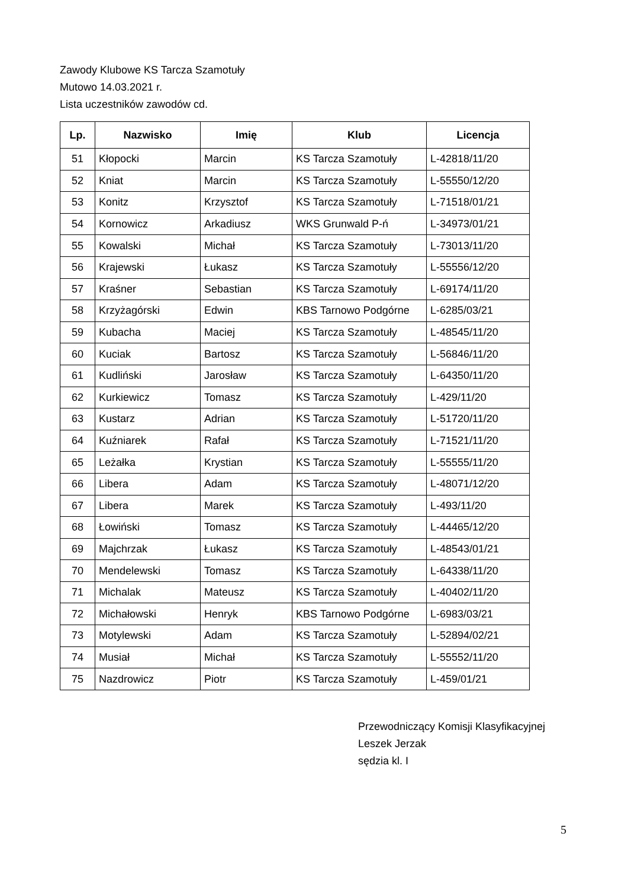Zawody Klubowe KS Tarcza Szamotuły
Mutowo 14.03.2021 r.
Lista uczestników zawodów cd.
| Lp. | Nazwisko | Imię | Klub | Licencja |
| --- | --- | --- | --- | --- |
| 51 | Kłopocki | Marcin | KS Tarcza Szamotuły | L-42818/11/20 |
| 52 | Kniat | Marcin | KS Tarcza Szamotuły | L-55550/12/20 |
| 53 | Konitz | Krzysztof | KS Tarcza Szamotuły | L-71518/01/21 |
| 54 | Kornowicz | Arkadiusz | WKS Grunwald P-ń | L-34973/01/21 |
| 55 | Kowalski | Michał | KS Tarcza Szamotuły | L-73013/11/20 |
| 56 | Krajewski | Łukasz | KS Tarcza Szamotuły | L-55556/12/20 |
| 57 | Kraśner | Sebastian | KS Tarcza Szamotuły | L-69174/11/20 |
| 58 | Krzyżagórski | Edwin | KBS Tarnowo Podgórne | L-6285/03/21 |
| 59 | Kubacha | Maciej | KS Tarcza Szamotuły | L-48545/11/20 |
| 60 | Kuciak | Bartosz | KS Tarcza Szamotuły | L-56846/11/20 |
| 61 | Kudliński | Jarosław | KS Tarcza Szamotuły | L-64350/11/20 |
| 62 | Kurkiewicz | Tomasz | KS Tarcza Szamotuły | L-429/11/20 |
| 63 | Kustarz | Adrian | KS Tarcza Szamotuły | L-51720/11/20 |
| 64 | Kuźniarek | Rafał | KS Tarcza Szamotuły | L-71521/11/20 |
| 65 | Leżałka | Krystian | KS Tarcza Szamotuły | L-55555/11/20 |
| 66 | Libera | Adam | KS Tarcza Szamotuły | L-48071/12/20 |
| 67 | Libera | Marek | KS Tarcza Szamotuły | L-493/11/20 |
| 68 | Łowiński | Tomasz | KS Tarcza Szamotuły | L-44465/12/20 |
| 69 | Majchrzak | Łukasz | KS Tarcza Szamotuły | L-48543/01/21 |
| 70 | Mendelewski | Tomasz | KS Tarcza Szamotuły | L-64338/11/20 |
| 71 | Michalak | Mateusz | KS Tarcza Szamotuły | L-40402/11/20 |
| 72 | Michałowski | Henryk | KBS Tarnowo Podgórne | L-6983/03/21 |
| 73 | Motylewski | Adam | KS Tarcza Szamotuły | L-52894/02/21 |
| 74 | Musiał | Michał | KS Tarcza Szamotuły | L-55552/11/20 |
| 75 | Nazdrowicz | Piotr | KS Tarcza Szamotuły | L-459/01/21 |
Przewodniczący Komisji Klasyfikacyjnej
Leszek Jerzak
sędzia kl. I
5